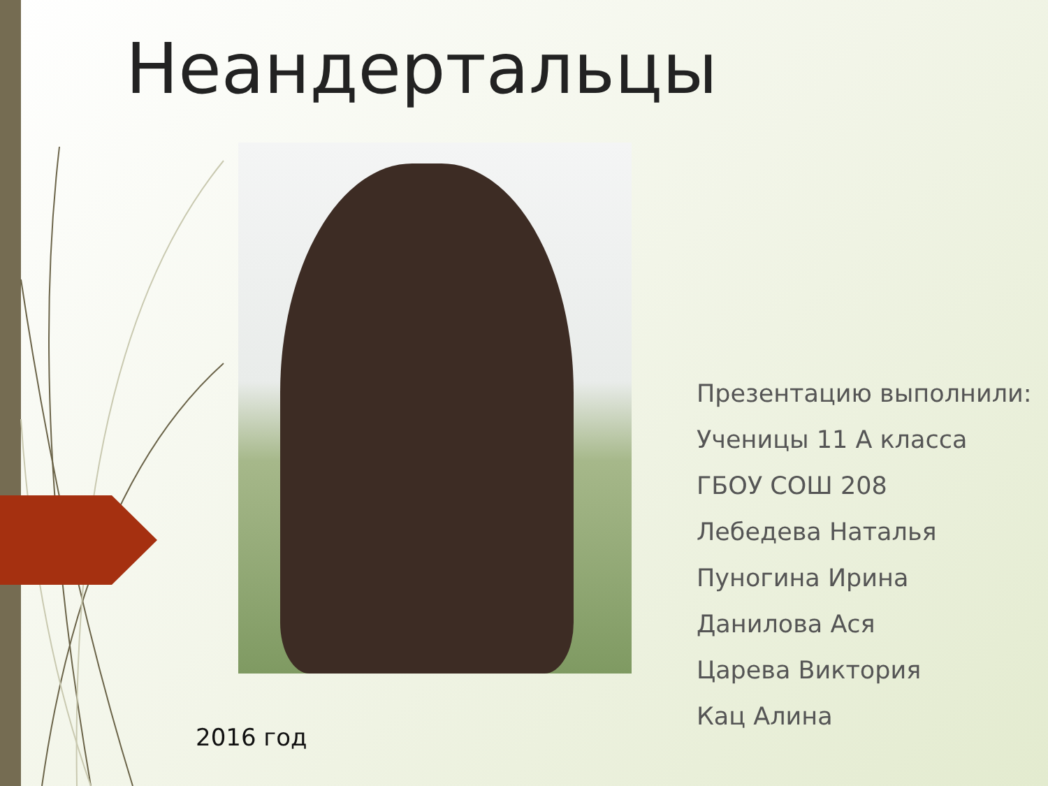Неандертальцы
2016 год
Презентацию выполнили:
Ученицы 11 А класса
ГБОУ СОШ 208
Лебедева Наталья
Пуногина Ирина
Данилова Ася
Царева Виктория
Кац Алина